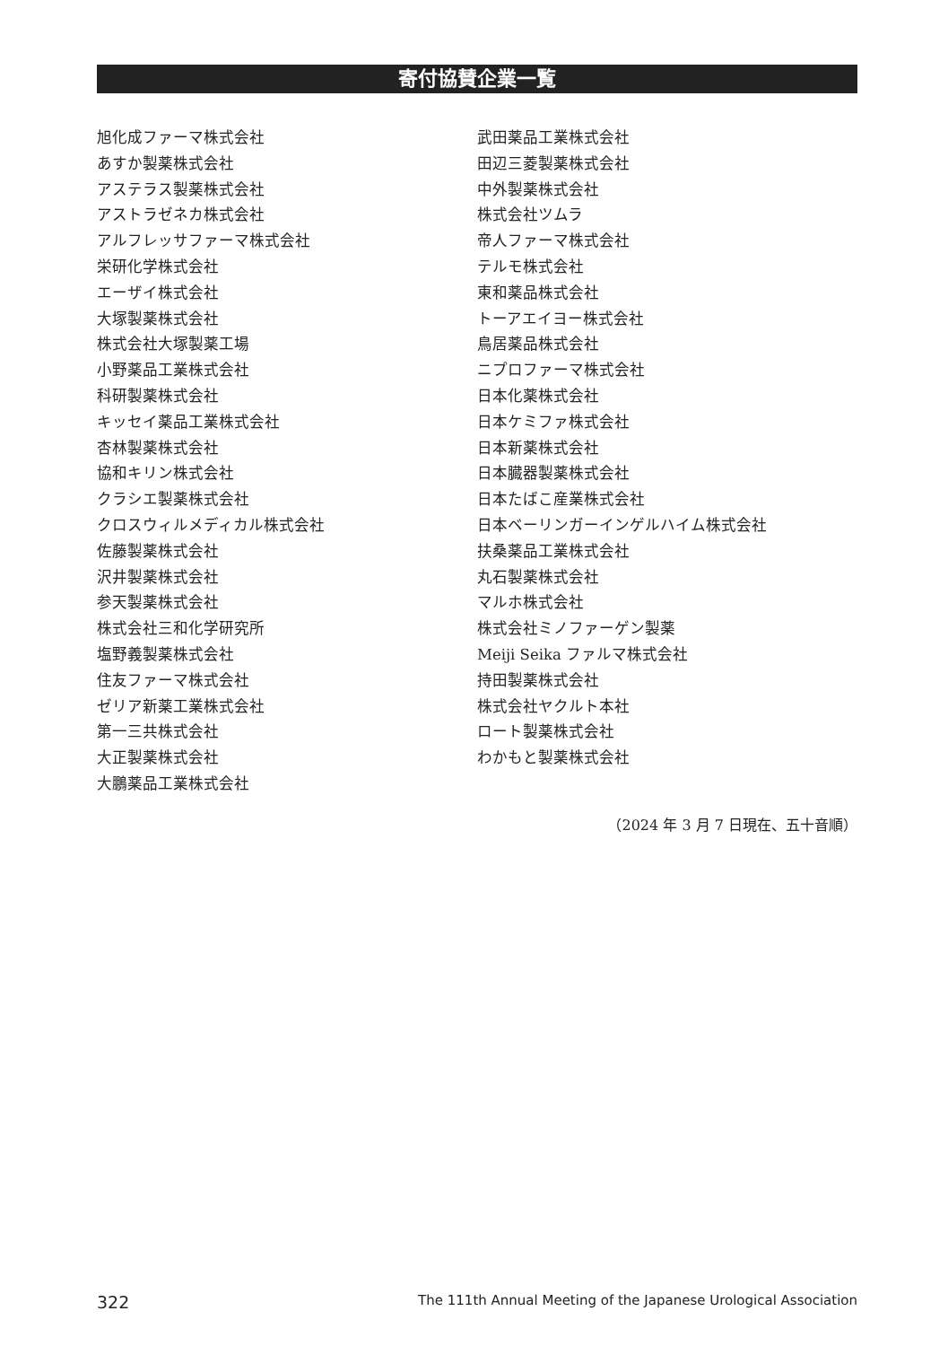寄付協賛企業一覧
旭化成ファーマ株式会社
あすか製薬株式会社
アステラス製薬株式会社
アストラゼネカ株式会社
アルフレッサファーマ株式会社
栄研化学株式会社
エーザイ株式会社
大塚製薬株式会社
株式会社大塚製薬工場
小野薬品工業株式会社
科研製薬株式会社
キッセイ薬品工業株式会社
杏林製薬株式会社
協和キリン株式会社
クラシエ製薬株式会社
クロスウィルメディカル株式会社
佐藤製薬株式会社
沢井製薬株式会社
参天製薬株式会社
株式会社三和化学研究所
塩野義製薬株式会社
住友ファーマ株式会社
ゼリア新薬工業株式会社
第一三共株式会社
大正製薬株式会社
大鵬薬品工業株式会社
武田薬品工業株式会社
田辺三菱製薬株式会社
中外製薬株式会社
株式会社ツムラ
帝人ファーマ株式会社
テルモ株式会社
東和薬品株式会社
トーアエイヨー株式会社
鳥居薬品株式会社
ニプロファーマ株式会社
日本化薬株式会社
日本ケミファ株式会社
日本新薬株式会社
日本臓器製薬株式会社
日本たばこ産業株式会社
日本ベーリンガーインゲルハイム株式会社
扶桑薬品工業株式会社
丸石製薬株式会社
マルホ株式会社
株式会社ミノファーゲン製薬
Meiji Seika ファルマ株式会社
持田製薬株式会社
株式会社ヤクルト本社
ロート製薬株式会社
わかもと製薬株式会社
（2024 年 3 月 7 日現在、五十音順）
322 The 111th Annual Meeting of the Japanese Urological Association